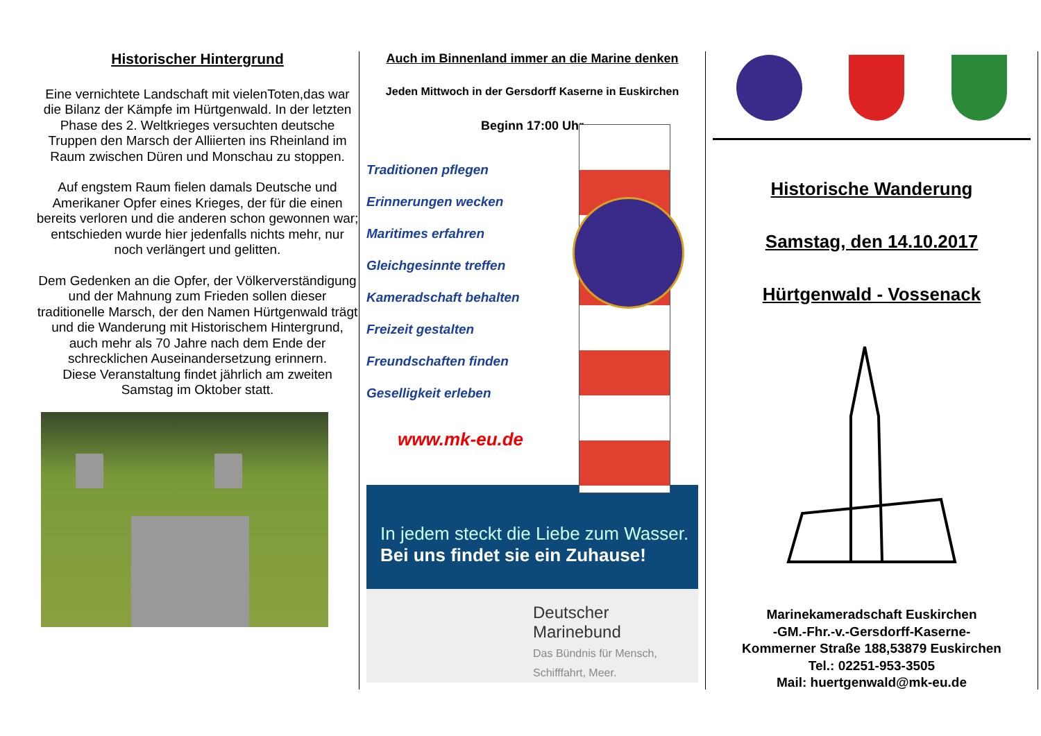Historischer Hintergrund
Eine vernichtete Landschaft mit vielenToten,das war die Bilanz der Kämpfe im Hürtgenwald. In der letzten Phase des 2. Weltkrieges versuchten deutsche Truppen den Marsch der Alliierten ins Rheinland im Raum zwischen Düren und Monschau zu stoppen.
Auf engstem Raum fielen damals Deutsche und Amerikaner Opfer eines Krieges, der für die einen bereits verloren und die anderen schon gewonnen war; entschieden wurde hier jedenfalls nichts mehr, nur noch verlängert und gelitten.
Dem Gedenken an die Opfer, der Völkerverständigung und der Mahnung zum Frieden sollen dieser traditionelle Marsch, der den Namen Hürtgenwald trägt und die Wanderung mit Historischem Hintergrund, auch mehr als 70 Jahre nach dem Ende der schrecklichen Auseinandersetzung erinnern.
Diese Veranstaltung findet jährlich am zweiten Samstag im Oktober statt.
Auch im Binnenland immer an die Marine denken
Jeden Mittwoch in der Gersdorff Kaserne in Euskirchen
Beginn 17:00 Uhr
Traditionen pflegen
Erinnerungen wecken
Maritimes erfahren
Gleichgesinnte treffen
Kameradschaft behalten
Freizeit gestalten
Freundschaften finden
Geselligkeit erleben
www.mk-eu.de
In jedem steckt die Liebe zum Wasser.
Bei uns findet sie ein Zuhause!
Deutscher
Marinebund
Das Bündnis für Mensch, Schifffahrt, Meer.
Historische Wanderung
Samstag, den 14.10.2017
Hürtgenwald - Vossenack
Marinekameradschaft Euskirchen
-GM.-Fhr.-v.-Gersdorff-Kaserne-
Kommerner Straße 188,53879 Euskirchen
Tel.: 02251-953-3505
Mail: huertgenwald@mk-eu.de